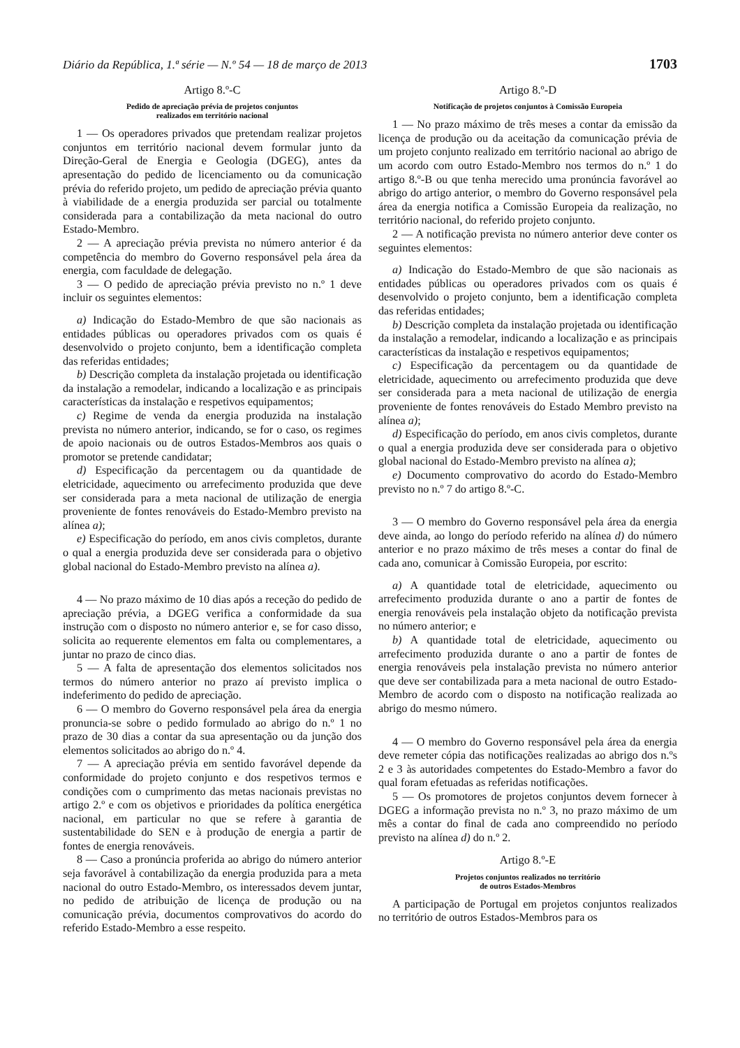Diário da República, 1.ª série — N.º 54 — 18 de março de 2013 1703
Artigo 8.º-C
Pedido de apreciação prévia de projetos conjuntos
realizados em território nacional
1 — Os operadores privados que pretendam realizar projetos conjuntos em território nacional devem formular junto da Direção-Geral de Energia e Geologia (DGEG), antes da apresentação do pedido de licenciamento ou da comunicação prévia do referido projeto, um pedido de apreciação prévia quanto à viabilidade de a energia produzida ser parcial ou totalmente considerada para a contabilização da meta nacional do outro Estado-Membro.
2 — A apreciação prévia prevista no número anterior é da competência do membro do Governo responsável pela área da energia, com faculdade de delegação.
3 — O pedido de apreciação prévia previsto no n.º 1 deve incluir os seguintes elementos:
a) Indicação do Estado-Membro de que são nacionais as entidades públicas ou operadores privados com os quais é desenvolvido o projeto conjunto, bem a identificação completa das referidas entidades;
b) Descrição completa da instalação projetada ou identificação da instalação a remodelar, indicando a localização e as principais características da instalação e respetivos equipamentos;
c) Regime de venda da energia produzida na instalação prevista no número anterior, indicando, se for o caso, os regimes de apoio nacionais ou de outros Estados-Membros aos quais o promotor se pretende candidatar;
d) Especificação da percentagem ou da quantidade de eletricidade, aquecimento ou arrefecimento produzida que deve ser considerada para a meta nacional de utilização de energia proveniente de fontes renováveis do Estado-Membro previsto na alínea a);
e) Especificação do período, em anos civis completos, durante o qual a energia produzida deve ser considerada para o objetivo global nacional do Estado-Membro previsto na alínea a).
4 — No prazo máximo de 10 dias após a receção do pedido de apreciação prévia, a DGEG verifica a conformidade da sua instrução com o disposto no número anterior e, se for caso disso, solicita ao requerente elementos em falta ou complementares, a juntar no prazo de cinco dias.
5 — A falta de apresentação dos elementos solicitados nos termos do número anterior no prazo aí previsto implica o indeferimento do pedido de apreciação.
6 — O membro do Governo responsável pela área da energia pronuncia-se sobre o pedido formulado ao abrigo do n.º 1 no prazo de 30 dias a contar da sua apresentação ou da junção dos elementos solicitados ao abrigo do n.º 4.
7 — A apreciação prévia em sentido favorável depende da conformidade do projeto conjunto e dos respetivos termos e condições com o cumprimento das metas nacionais previstas no artigo 2.º e com os objetivos e prioridades da política energética nacional, em particular no que se refere à garantia de sustentabilidade do SEN e à produção de energia a partir de fontes de energia renováveis.
8 — Caso a pronúncia proferida ao abrigo do número anterior seja favorável à contabilização da energia produzida para a meta nacional do outro Estado-Membro, os interessados devem juntar, no pedido de atribuição de licença de produção ou na comunicação prévia, documentos comprovativos do acordo do referido Estado-Membro a esse respeito.
Artigo 8.º-D
Notificação de projetos conjuntos à Comissão Europeia
1 — No prazo máximo de três meses a contar da emissão da licença de produção ou da aceitação da comunicação prévia de um projeto conjunto realizado em território nacional ao abrigo de um acordo com outro Estado-Membro nos termos do n.º 1 do artigo 8.º-B ou que tenha merecido uma pronúncia favorável ao abrigo do artigo anterior, o membro do Governo responsável pela área da energia notifica a Comissão Europeia da realização, no território nacional, do referido projeto conjunto.
2 — A notificação prevista no número anterior deve conter os seguintes elementos:
a) Indicação do Estado-Membro de que são nacionais as entidades públicas ou operadores privados com os quais é desenvolvido o projeto conjunto, bem a identificação completa das referidas entidades;
b) Descrição completa da instalação projetada ou identificação da instalação a remodelar, indicando a localização e as principais características da instalação e respetivos equipamentos;
c) Especificação da percentagem ou da quantidade de eletricidade, aquecimento ou arrefecimento produzida que deve ser considerada para a meta nacional de utilização de energia proveniente de fontes renováveis do Estado Membro previsto na alínea a);
d) Especificação do período, em anos civis completos, durante o qual a energia produzida deve ser considerada para o objetivo global nacional do Estado-Membro previsto na alínea a);
e) Documento comprovativo do acordo do Estado-Membro previsto no n.º 7 do artigo 8.º-C.
3 — O membro do Governo responsável pela área da energia deve ainda, ao longo do período referido na alínea d) do número anterior e no prazo máximo de três meses a contar do final de cada ano, comunicar à Comissão Europeia, por escrito:
a) A quantidade total de eletricidade, aquecimento ou arrefecimento produzida durante o ano a partir de fontes de energia renováveis pela instalação objeto da notificação prevista no número anterior; e
b) A quantidade total de eletricidade, aquecimento ou arrefecimento produzida durante o ano a partir de fontes de energia renováveis pela instalação prevista no número anterior que deve ser contabilizada para a meta nacional de outro Estado-Membro de acordo com o disposto na notificação realizada ao abrigo do mesmo número.
4 — O membro do Governo responsável pela área da energia deve remeter cópia das notificações realizadas ao abrigo dos n.ºs 2 e 3 às autoridades competentes do Estado-Membro a favor do qual foram efetuadas as referidas notificações.
5 — Os promotores de projetos conjuntos devem fornecer à DGEG a informação prevista no n.º 3, no prazo máximo de um mês a contar do final de cada ano compreendido no período previsto na alínea d) do n.º 2.
Artigo 8.º-E
Projetos conjuntos realizados no território
de outros Estados-Membros
A participação de Portugal em projetos conjuntos realizados no território de outros Estados-Membros para os